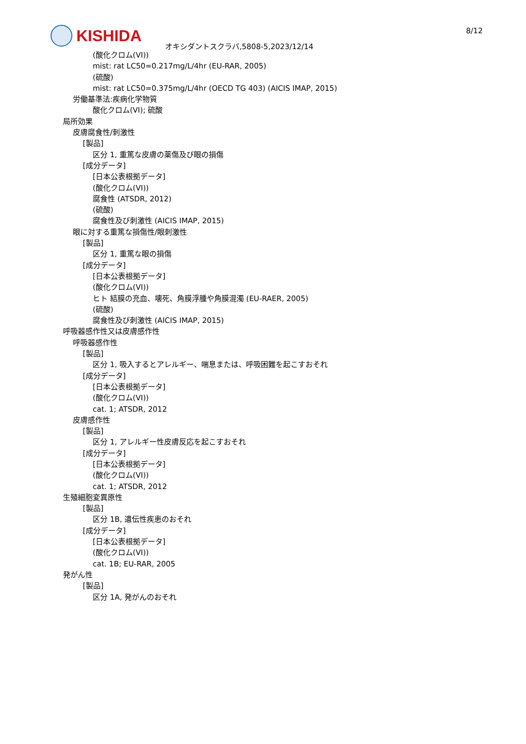KISHIDA
オキシダントスクラバ,5808-5,2023/12/14
8/12
(酸化クロム(VI))
mist: rat LC50=0.217mg/L/4hr (EU-RAR, 2005)
(硫酸)
mist: rat LC50=0.375mg/L/4hr (OECD TG 403) (AICIS IMAP, 2015)
労働基準法:疾病化学物質
酸化クロム(VI); 硫酸
局所効果
皮膚腐食性/刺激性
[製品]
区分 1, 重篤な皮膚の薬傷及び眼の損傷
[成分データ]
[日本公表根拠データ]
(酸化クロム(VI))
腐食性 (ATSDR, 2012)
(硫酸)
腐食性及び刺激性 (AICIS IMAP, 2015)
眼に対する重篤な損傷性/眼刺激性
[製品]
区分 1, 重篤な眼の損傷
[成分データ]
[日本公表根拠データ]
(酸化クロム(VI))
ヒト 結膜の充血、壊死、角膜浮腫や角膜混濁 (EU-RAER, 2005)
(硫酸)
腐食性及び刺激性 (AICIS IMAP, 2015)
呼吸器感作性又は皮膚感作性
呼吸器感作性
[製品]
区分 1, 吸入するとアレルギー、喘息または、呼吸困難を起こすおそれ
[成分データ]
[日本公表根拠データ]
(酸化クロム(VI))
cat. 1; ATSDR, 2012
皮膚感作性
[製品]
区分 1, アレルギー性皮膚反応を起こすおそれ
[成分データ]
[日本公表根拠データ]
(酸化クロム(VI))
cat. 1; ATSDR, 2012
生殖細胞変異原性
[製品]
区分 1B, 遺伝性疾患のおそれ
[成分データ]
[日本公表根拠データ]
(酸化クロム(VI))
cat. 1B; EU-RAR, 2005
発がん性
[製品]
区分 1A, 発がんのおそれ